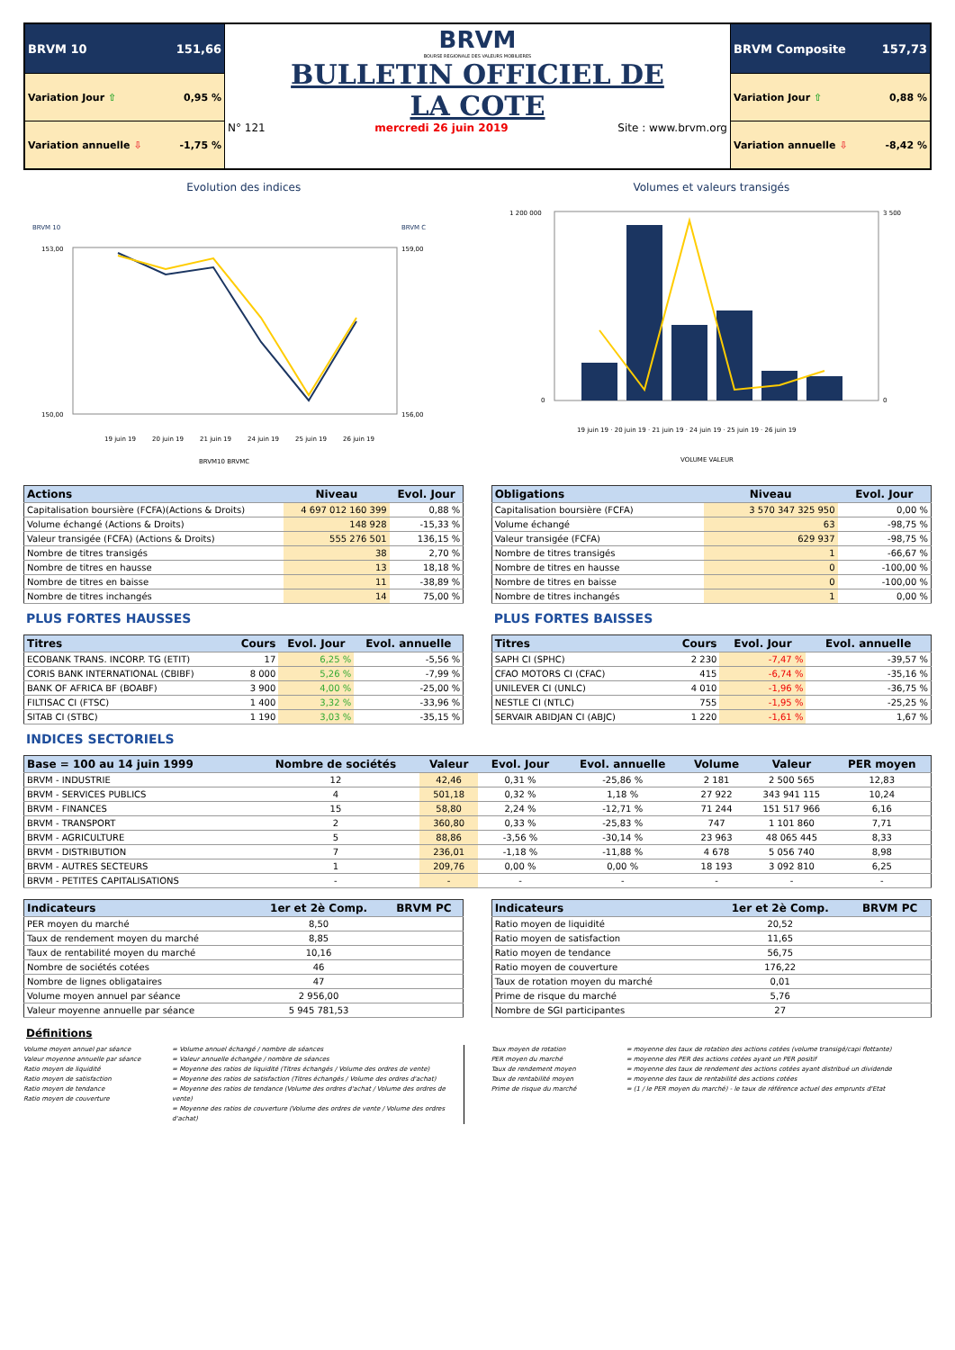| BRVM 10 151,66 | BRVM BOURSE REGIONALE DES VALEURS MOBILIERES BULLETIN OFFICIEL DE LA COTE N° 121 mercredi 26 juin 2019 Site : www.brvm.org | BRVM Composite 157,73 |
| Variation Jour ⇧ 0,95 % | | Variation Jour ⇧ 0,88 % |
| Variation annuelle ⇩ -1,75 % | | Variation annuelle ⇩ -8,42 % |
Evolution des indices
BRVM 10
BRVM C
153,00
150,00
159,00
156,00
19 juin 19
20 juin 19
21 juin 19
24 juin 19
25 juin 19
26 juin 19
BRVM10 BRVMC
Volumes et valeurs transigés
1 200 000
0
3 500
0
19 juin 19 · 20 juin 19 · 21 juin 19 · 24 juin 19 · 25 juin 19 · 26 juin 19
VOLUME VALEUR
| Actions | Niveau | Evol. Jour |
| --- | --- | --- |
| Capitalisation boursière (FCFA)(Actions & Droits) | 4 697 012 160 399 | 0,88 % |
| Volume échangé (Actions & Droits) | 148 928 | -15,33 % |
| Valeur transigée (FCFA) (Actions & Droits) | 555 276 501 | 136,15 % |
| Nombre de titres transigés | 38 | 2,70 % |
| Nombre de titres en hausse | 13 | 18,18 % |
| Nombre de titres en baisse | 11 | -38,89 % |
| Nombre de titres inchangés | 14 | 75,00 % |
| Obligations | Niveau | Evol. Jour |
| --- | --- | --- |
| Capitalisation boursière (FCFA) | 3 570 347 325 950 | 0,00 % |
| Volume échangé | 63 | -98,75 % |
| Valeur transigée (FCFA) | 629 937 | -98,75 % |
| Nombre de titres transigés | 1 | -66,67 % |
| Nombre de titres en hausse | 0 | -100,00 % |
| Nombre de titres en baisse | 0 | -100,00 % |
| Nombre de titres inchangés | 1 | 0,00 % |
PLUS FORTES HAUSSES
| Titres | Cours | Evol. Jour | Evol. annuelle |
| --- | --- | --- | --- |
| ECOBANK TRANS. INCORP. TG (ETIT) | 17 | 6,25 % | -5,56 % |
| CORIS BANK INTERNATIONAL (CBIBF) | 8 000 | 5,26 % | -7,99 % |
| BANK OF AFRICA BF (BOABF) | 3 900 | 4,00 % | -25,00 % |
| FILTISAC CI (FTSC) | 1 400 | 3,32 % | -33,96 % |
| SITAB CI (STBC) | 1 190 | 3,03 % | -35,15 % |
PLUS FORTES BAISSES
| Titres | Cours | Evol. Jour | Evol. annuelle |
| --- | --- | --- | --- |
| SAPH CI (SPHC) | 2 230 | -7,47 % | -39,57 % |
| CFAO MOTORS CI (CFAC) | 415 | -6,74 % | -35,16 % |
| UNILEVER CI (UNLC) | 4 010 | -1,96 % | -36,75 % |
| NESTLE CI (NTLC) | 755 | -1,95 % | -25,25 % |
| SERVAIR ABIDJAN CI (ABJC) | 1 220 | -1,61 % | 1,67 % |
INDICES SECTORIELS
| Base = 100 au 14 juin 1999 | Nombre de sociétés | Valeur | Evol. Jour | Evol. annuelle | Volume | Valeur | PER moyen |
| --- | --- | --- | --- | --- | --- | --- | --- |
| BRVM - INDUSTRIE | 12 | 42,46 | 0,31 % | -25,86 % | 2 181 | 2 500 565 | 12,83 |
| BRVM - SERVICES PUBLICS | 4 | 501,18 | 0,32 % | 1,18 % | 27 922 | 343 941 115 | 10,24 |
| BRVM - FINANCES | 15 | 58,80 | 2,24 % | -12,71 % | 71 244 | 151 517 966 | 6,16 |
| BRVM - TRANSPORT | 2 | 360,80 | 0,33 % | -25,83 % | 747 | 1 101 860 | 7,71 |
| BRVM - AGRICULTURE | 5 | 88,86 | -3,56 % | -30,14 % | 23 963 | 48 065 445 | 8,33 |
| BRVM - DISTRIBUTION | 7 | 236,01 | -1,18 % | -11,88 % | 4 678 | 5 056 740 | 8,98 |
| BRVM - AUTRES SECTEURS | 1 | 209,76 | 0,00 % | 0,00 % | 18 193 | 3 092 810 | 6,25 |
| BRVM - PETITES CAPITALISATIONS | - | - | - | - | - | - | - |
| Indicateurs | 1er et 2è Comp. | BRVM PC |
| --- | --- | --- |
| PER moyen du marché | 8,50 | |
| Taux de rendement moyen du marché | 8,85 | |
| Taux de rentabilité moyen du marché | 10,16 | |
| Nombre de sociétés cotées | 46 | |
| Nombre de lignes obligataires | 47 | |
| Volume moyen annuel par séance | 2 956,00 | |
| Valeur moyenne annuelle par séance | 5 945 781,53 | |
| Indicateurs | 1er et 2è Comp. | BRVM PC |
| --- | --- | --- |
| Ratio moyen de liquidité | 20,52 | |
| Ratio moyen de satisfaction | 11,65 | |
| Ratio moyen de tendance | 56,75 | |
| Ratio moyen de couverture | 176,22 | |
| Taux de rotation moyen du marché | 0,01 | |
| Prime de risque du marché | 5,76 | |
| Nombre de SGI participantes | 27 | |
Définitions
Volume moyen annuel par séance
Valeur moyenne annuelle par séance
Ratio moyen de liquidité
Ratio moyen de satisfaction
Ratio moyen de tendance
Ratio moyen de couverture
= Volume annuel échangé / nombre de séances
= Valeur annuelle échangée / nombre de séances
= Moyenne des ratios de liquidité (Titres échangés / Volume des ordres de vente)
= Moyenne des ratios de satisfaction (Titres échangés / Volume des ordres d'achat)
= Moyenne des ratios de tendance (Volume des ordres d'achat / Volume des ordres de vente)
= Moyenne des ratios de couverture (Volume des ordres de vente / Volume des ordres d'achat)
Taux moyen de rotation
PER moyen du marché
Taux de rendement moyen
Taux de rentabilité moyen
Prime de risque du marché
= moyenne des taux de rotation des actions cotées (volume transigé/capi flottante)
= moyenne des PER des actions cotées ayant un PER positif
= moyenne des taux de rendement des actions cotées ayant distribué un dividende
= moyenne des taux de rentabilité des actions cotées
= (1 / le PER moyen du marché) - le taux de référence actuel des emprunts d'Etat